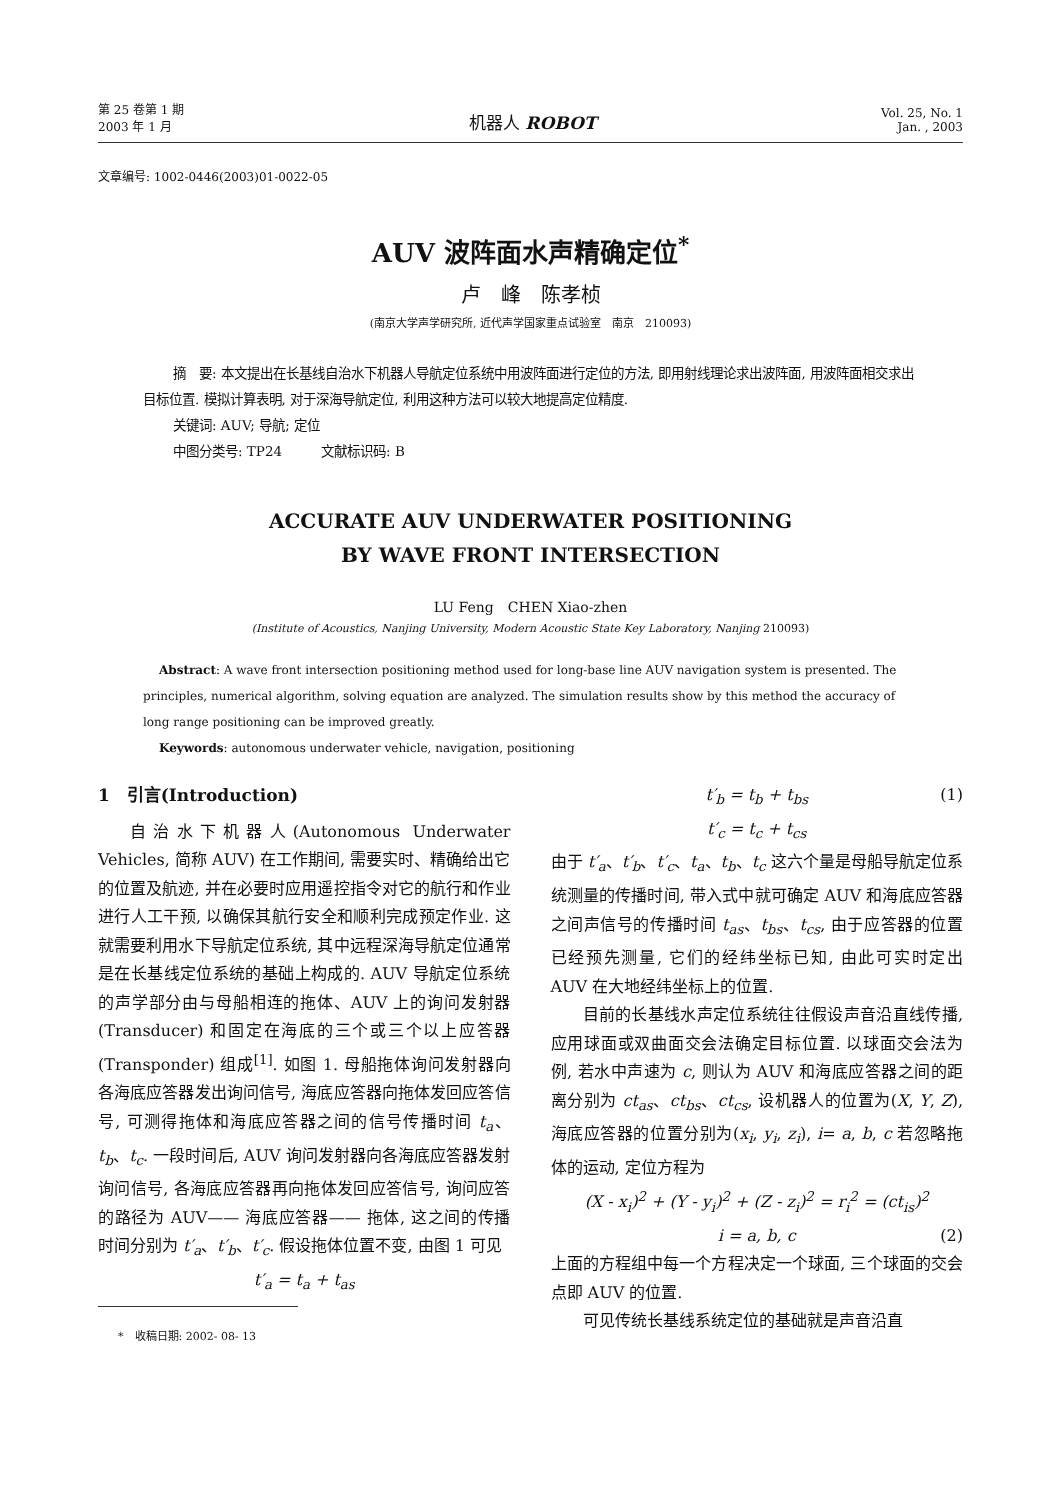第 25 卷第 1 期
2003 年 1 月
机器人 ROBOT
Vol. 25, No. 1
Jan. , 2003
文章编号: 1002-0446(2003)01-0022-05
AUV 波阵面水声精确定位<sup>*</sup>
卢　峰　陈孝桢
(南京大学声学研究所, 近代声学国家重点试验室　南京　210093)
摘　要: 本文提出在长基线自治水下机器人导航定位系统中用波阵面进行定位的方法, 即用射线理论求出波阵面, 用波阵面相交求出目标位置. 模拟计算表明, 对于深海导航定位, 利用这种方法可以较大地提高定位精度.
关键词: AUV; 导航; 定位
中图分类号: TP24　　　文献标识码: B
ACCURATE AUV UNDERWATER POSITIONING
BY WAVE FRONT INTERSECTION
LU Feng　CHEN Xiao-zhen
(Institute of Acoustics, Nanjing University, Modern Acoustic State Key Laboratory, Nanjing 210093)
Abstract: A wave front intersection positioning method used for long-base line AUV navigation system is presented. The principles, numerical algorithm, solving equation are analyzed. The simulation results show by this method the accuracy of long range positioning can be improved greatly.
Keywords: autonomous underwater vehicle, navigation, positioning
1　引言(Introduction)
自治水下机器人(Autonomous Underwater Vehicles, 简称 AUV) 在工作期间, 需要实时、精确给出它的位置及航迹, 并在必要时应用遥控指令对它的航行和作业进行人工干预, 以确保其航行安全和顺利完成预定作业. 这就需要利用水下导航定位系统, 其中远程深海导航定位通常是在长基线定位系统的基础上构成的. AUV 导航定位系统的声学部分由与母船相连的拖体、AUV 上的询问发射器(Transducer) 和固定在海底的三个或三个以上应答器 (Transponder) 组成<sup>[1]</sup>. 如图 1. 母船拖体询问发射器向各海底应答器发出询问信号, 海底应答器向拖体发回应答信号, 可测得拖体和海底应答器之间的信号传播时间 t<sub>a</sub>、t<sub>b</sub>、t<sub>c</sub>. 一段时间后, AUV 询问发射器向各海底应答器发射询问信号, 各海底应答器再向拖体发回应答信号, 询问应答的路径为 AUV—— 海底应答器—— 拖体, 这之间的传播时间分别为 t′<sub>a</sub>、t′<sub>b</sub>、t′<sub>c</sub>. 假设拖体位置不变, 由图 1 可见
t′<sub>a</sub> = t<sub>a</sub> + t<sub>as</sub>
*　收稿日期: 2002- 08- 13
t′<sub>b</sub> = t<sub>b</sub> + t<sub>bs</sub> (1)
t′<sub>c</sub> = t<sub>c</sub> + t<sub>cs</sub>
由于 t′<sub>a</sub>、t′<sub>b</sub>、t′<sub>c</sub>、t<sub>a</sub>、t<sub>b</sub>、t<sub>c</sub> 这六个量是母船导航定位系统测量的传播时间, 带入式中就可确定 AUV 和海底应答器之间声信号的传播时间 t<sub>as</sub>、t<sub>bs</sub>、t<sub>cs</sub>, 由于应答器的位置已经预先测量, 它们的经纬坐标已知, 由此可实时定出 AUV 在大地经纬坐标上的位置.
目前的长基线水声定位系统往往假设声音沿直线传播, 应用球面或双曲面交会法确定目标位置. 以球面交会法为例, 若水中声速为 c, 则认为 AUV 和海底应答器之间的距离分别为 ct<sub>as</sub>、ct<sub>bs</sub>、ct<sub>cs</sub>, 设机器人的位置为(X, Y, Z), 海底应答器的位置分别为(x<sub>i</sub>, y<sub>i</sub>, z<sub>i</sub>), i= a, b, c 若忽略拖体的运动, 定位方程为
(X - x<sub>i</sub>)<sup>2</sup> + (Y - y<sub>i</sub>)<sup>2</sup> + (Z - z<sub>i</sub>)<sup>2</sup> = r<sub>i</sub><sup>2</sup> = (ct<sub>is</sub>)<sup>2</sup>
i = a, b, c (2)
上面的方程组中每一个方程决定一个球面, 三个球面的交会点即 AUV 的位置.
可见传统长基线系统定位的基础就是声音沿直